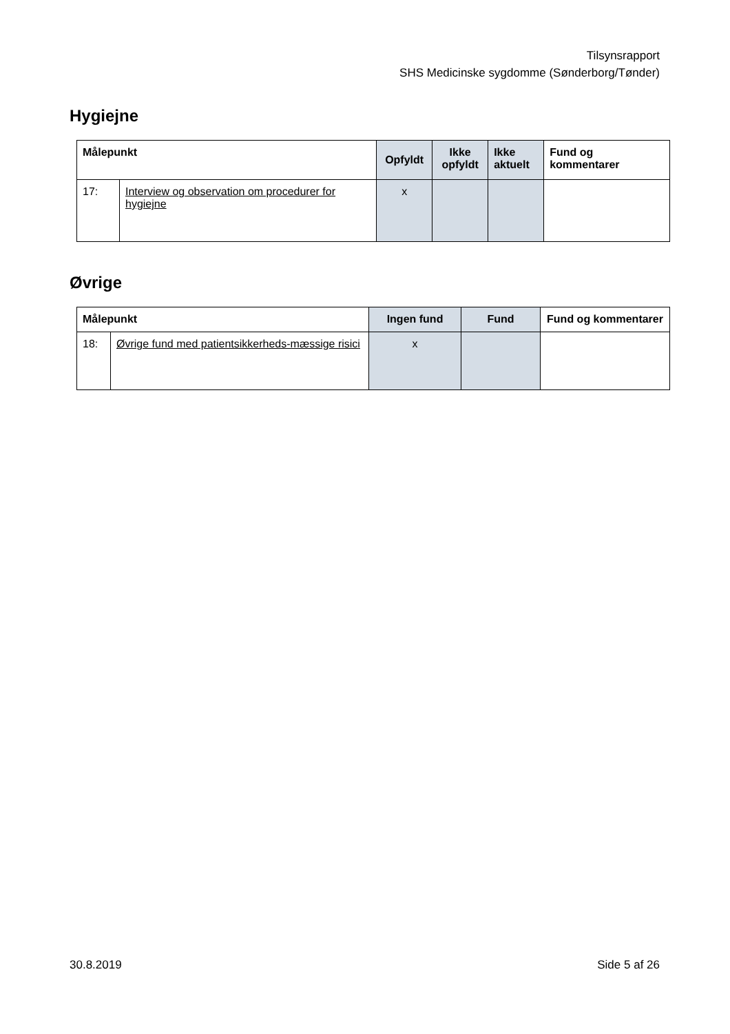Tilsynsrapport
SHS Medicinske sygdomme (Sønderborg/Tønder)
Hygiejne
| Målepunkt | | Opfyldt | Ikke opfyldt | Ikke aktuelt | Fund og kommentarer |
| --- | --- | --- | --- | --- | --- |
| 17: | Interview og observation om procedurer for hygiejne | x | | | |
Øvrige
| Målepunkt | | Ingen fund | Fund | Fund og kommentarer |
| --- | --- | --- | --- | --- |
| 18: | Øvrige fund med patientsikkerheds-mæssige risici | x | | |
30.8.2019 Side 5 af 26